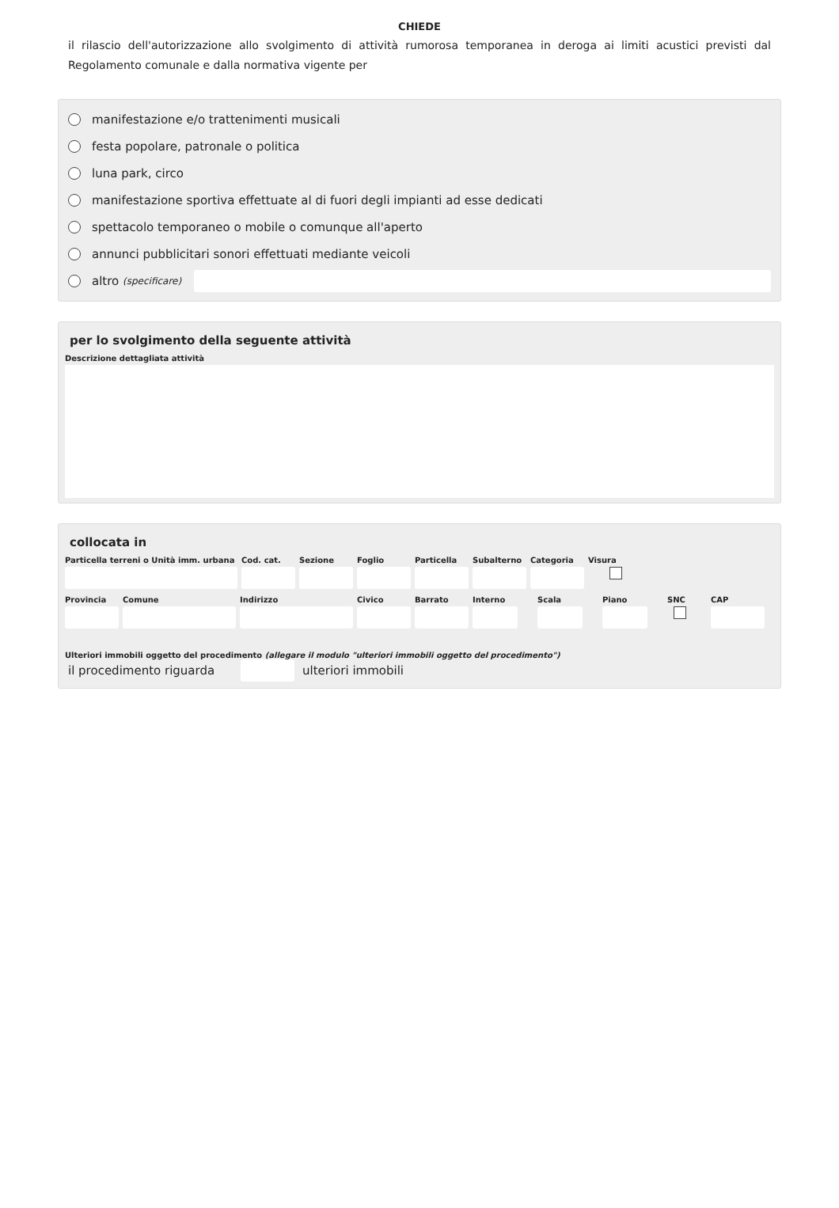CHIEDE
il rilascio dell'autorizzazione allo svolgimento di attività rumorosa temporanea in deroga ai limiti acustici previsti dal Regolamento comunale e dalla normativa vigente per
manifestazione e/o trattenimenti musicali
festa popolare, patronale o politica
luna park, circo
manifestazione sportiva effettuate al di fuori degli impianti ad esse dedicati
spettacolo temporaneo o mobile o comunque all'aperto
annunci pubblicitari sonori effettuati mediante veicoli
altro (specificare)
per lo svolgimento della seguente attività
Descrizione dettagliata attività
collocata in
Particella terreni o Unità imm. urbana
Cod. cat.
Sezione Foglio Particella
Subalterno
Categoria
Visura
Provincia
Comune Indirizzo Civico Barrato Interno
Scala Piano SNC CAP
Ulteriori immobili oggetto del procedimento (allegare il modulo "ulteriori immobili oggetto del procedimento")
il procedimento riguarda
ulteriori immobili